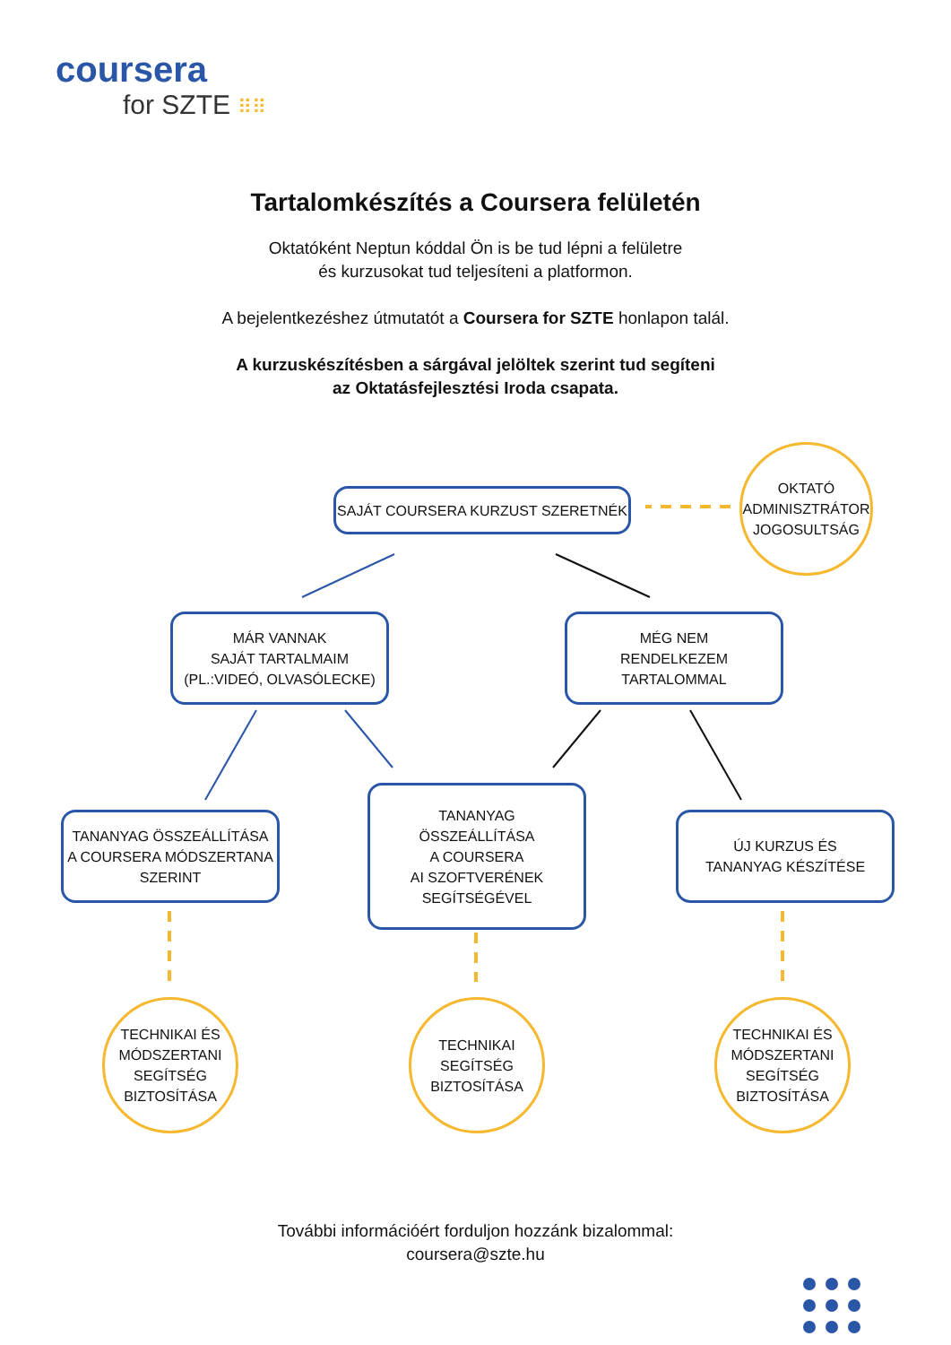coursera
for SZTE ⠿⠿
Tartalomkészítés a Coursera felületén
Oktatóként Neptun kóddal Ön is be tud lépni a felületre
és kurzusokat tud teljesíteni a platformon.
A bejelentkezéshez útmutatót a Coursera for SZTE honlapon talál.
A kurzuskészítésben a sárgával jelöltek szerint tud segíteni
az Oktatásfejlesztési Iroda csapata.
SAJÁT COURSERA KURZUST SZERETNÉK
OKTATÓ
ADMINISZTRÁTOR
JOGOSULTSÁG
MÁR VANNAK
SAJÁT TARTALMAIM
(PL.:VIDEÓ, OLVASÓLECKE)
MÉG NEM
RENDELKEZEM
TARTALOMMAL
TANANYAG ÖSSZEÁLLÍTÁSA
A COURSERA MÓDSZERTANA
SZERINT
TANANYAG
ÖSSZEÁLLÍTÁSA
A COURSERA
AI SZOFTVERÉNEK
SEGÍTSÉGÉVEL
ÚJ KURZUS ÉS
TANANYAG KÉSZÍTÉSE
TECHNIKAI ÉS
MÓDSZERTANI
SEGÍTSÉG
BIZTOSÍTÁSA
TECHNIKAI
SEGÍTSÉG
BIZTOSÍTÁSA
TECHNIKAI ÉS
MÓDSZERTANI
SEGÍTSÉG
BIZTOSÍTÁSA
További információért forduljon hozzánk bizalommal:
coursera@szte.hu